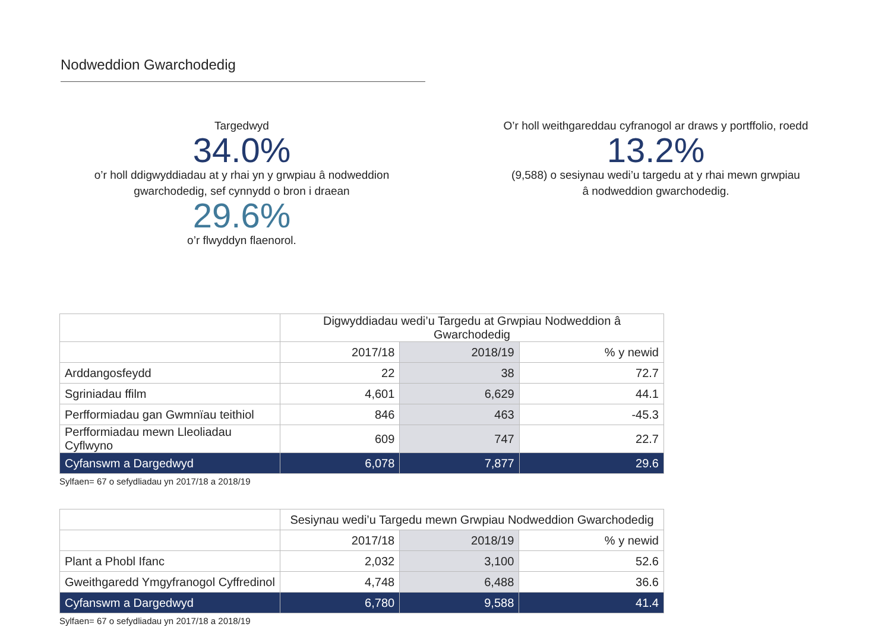Nodweddion Gwarchodedig
Targedwyd
34.0%
o’r holl ddigwyddiadau at y rhai yn y grwpiau â nodweddion
gwarchodedig, sef cynnydd o bron i draean
29.6%
o’r flwyddyn flaenorol.
O’r holl weithgareddau cyfranogol ar draws y portffolio, roedd
13.2%
(9,588) o sesiynau wedi’u targedu at y rhai mewn grwpiau
â nodweddion gwarchodedig.
| | Digwyddiadau wedi’u Targedu at Grwpiau Nodweddion â Gwarchodedig | | |
| --- | --- | --- | --- |
| | 2017/18 | 2018/19 | % y newid |
| Arddangosfeydd | 22 | 38 | 72.7 |
| Sgriniadau ffilm | 4,601 | 6,629 | 44.1 |
| Perfformiadau gan Gwmnïau teithiol | 846 | 463 | -45.3 |
| Perfformiadau mewn Lleoliadau Cyflwyno | 609 | 747 | 22.7 |
| Cyfanswm a Dargedwyd | 6,078 | 7,877 | 29.6 |
Sylfaen= 67 o sefydliadau yn 2017/18 a 2018/19
| | Sesiynau wedi’u Targedu mewn Grwpiau Nodweddion Gwarchodedig | | |
| --- | --- | --- | --- |
| | 2017/18 | 2018/19 | % y newid |
| Plant a Phobl Ifanc | 2,032 | 3,100 | 52.6 |
| Gweithgaredd Ymgyfranogol Cyffredinol | 4,748 | 6,488 | 36.6 |
| Cyfanswm a Dargedwyd | 6,780 | 9,588 | 41.4 |
Sylfaen= 67 o sefydliadau yn 2017/18 a 2018/19